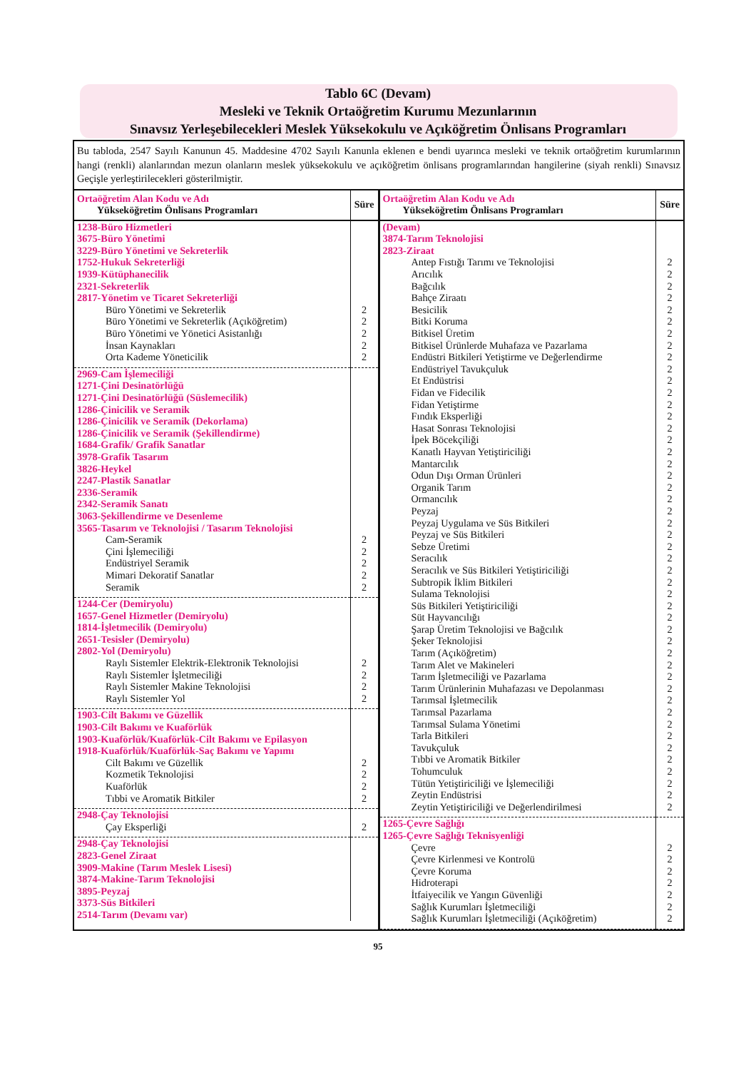Tablo 6C (Devam)
Mesleki ve Teknik Ortaöğretim Kurumu Mezunlarının
Sınavsız Yerleşebilecekleri Meslek Yüksekokulu ve Açıköğretim Önlisans Programları
Bu tabloda, 2547 Sayılı Kanunun 45. Maddesine 4702 Sayılı Kanunla eklenen e bendi uyarınca mesleki ve teknik ortaöğretim kurumlarının hangi (renkli) alanlarından mezun olanların meslek yüksekokulu ve açıköğretim önlisans programlarından hangilerine (siyah renkli) Sınavsız Geçişle yerleştirilecekleri gösterilmiştir.
| Ortaöğretim Alan Kodu ve Adı Yükseköğretim Önlisans Programları | Süre |
| --- | --- |
| 1238-Büro Hizmetleri 3675-Büro Yönetimi 3229-Büro Yönetimi ve Sekreterlik 1752-Hukuk Sekreterliği 1939-Kütüphanecilik 2321-Sekreterlik 2817-Yönetim ve Ticaret Sekreterliği | |
| Büro Yönetimi ve Sekreterlik | 2 |
| Büro Yönetimi ve Sekreterlik (Açıköğretim) | 2 |
| Büro Yönetimi ve Yönetici Asistanlığı | 2 |
| İnsan Kaynakları | 2 |
| Orta Kademe Yöneticilik | 2 |
| 2969-Cam İşlemeciliği 1271-Çini Desinatörlüğü 1271-Çini Desinatörlüğü (Süslemecilik) 1286-Çinicilik ve Seramik 1286-Çinicilik ve Seramik (Dekorlama) 1286-Çinicilik ve Seramik (Şekillendirme) 1684-Grafik/ Grafik Sanatlar 3978-Grafik Tasarım 3826-Heykel 2247-Plastik Sanatlar 2336-Seramik 2342-Seramik Sanatı 3063-Şekillendirme ve Desenleme 3565-Tasarım ve Teknolojisi / Tasarım Teknolojisi | |
| Cam-Seramik | 2 |
| Çini İşlemeciliği | 2 |
| Endüstriyel Seramik | 2 |
| Mimari Dekoratif Sanatlar | 2 |
| Seramik | 2 |
| 1244-Cer (Demiryolu) 1657-Genel Hizmetler (Demiryolu) 1814-İşletmecilik (Demiryolu) 2651-Tesisler (Demiryolu) 2802-Yol (Demiryolu) | |
| Raylı Sistemler Elektrik-Elektronik Teknolojisi | 2 |
| Raylı Sistemler İşletmeciliği | 2 |
| Raylı Sistemler Makine Teknolojisi | 2 |
| Raylı Sistemler Yol | 2 |
| 1903-Cilt Bakımı ve Güzellik 1903-Cilt Bakımı ve Kuaförlük 1903-Kuaförlük/Kuaförlük-Cilt Bakımı ve Epilasyon 1918-Kuaförlük/Kuaförlük-Saç Bakımı ve Yapımı | |
| Cilt Bakımı ve Güzellik | 2 |
| Kozmetik Teknolojisi | 2 |
| Kuaförlük | 2 |
| Tıbbi ve Aromatik Bitkiler | 2 |
| 2948-Çay Teknolojisi | |
| Çay Eksperliği | 2 |
| 2948-Çay Teknolojisi 2823-Genel Ziraat 3909-Makine (Tarım Meslek Lisesi) 3874-Makine-Tarım Teknolojisi 3895-Peyzaj 3373-Süs Bitkileri 2514-Tarım (Devamı var) | |
| Ortaöğretim Alan Kodu ve Adı Yükseköğretim Önlisans Programları | Süre |
| --- | --- |
| (Devam) 3874-Tarım Teknolojisi 2823-Ziraat | |
| Antep Fıstığı Tarımı ve Teknolojisi | 2 |
| Arıcılık | 2 |
| Bağcılık | 2 |
| Bahçe Ziraatı | 2 |
| Besicilik | 2 |
| Bitki Koruma | 2 |
| Bitkisel Üretim | 2 |
| Bitkisel Ürünlerde Muhafaza ve Pazarlama | 2 |
| Endüstri Bitkileri Yetiştirme ve Değerlendirme | 2 |
| Endüstriyel Tavukçuluk | 2 |
| Et Endüstrisi | 2 |
| Fidan ve Fidecilik | 2 |
| Fidan Yetiştirme | 2 |
| Fındık Eksperliği | 2 |
| Hasat Sonrası Teknolojisi | 2 |
| İpek Böcekçiliği | 2 |
| Kanatlı Hayvan Yetiştiriciliği | 2 |
| Mantarcılık | 2 |
| Odun Dışı Orman Ürünleri | 2 |
| Organik Tarım | 2 |
| Ormancılık | 2 |
| Peyzaj | 2 |
| Peyzaj Uygulama ve Süs Bitkileri | 2 |
| Peyzaj ve Süs Bitkileri | 2 |
| Sebze Üretimi | 2 |
| Seracılık | 2 |
| Seracılık ve Süs Bitkileri Yetiştiriciliği | 2 |
| Subtropik İklim Bitkileri | 2 |
| Sulama Teknolojisi | 2 |
| Süs Bitkileri Yetiştiriciliği | 2 |
| Süt Hayvancılığı | 2 |
| Şarap Üretim Teknolojisi ve Bağcılık | 2 |
| Şeker Teknolojisi | 2 |
| Tarım (Açıköğretim) | 2 |
| Tarım Alet ve Makineleri | 2 |
| Tarım İşletmeciliği ve Pazarlama | 2 |
| Tarım Ürünlerinin Muhafazası ve Depolanması | 2 |
| Tarımsal İşletmecilik | 2 |
| Tarımsal Pazarlama | 2 |
| Tarımsal Sulama Yönetimi | 2 |
| Tarla Bitkileri | 2 |
| Tavukçuluk | 2 |
| Tıbbi ve Aromatik Bitkiler | 2 |
| Tohumculuk | 2 |
| Tütün Yetiştiriciliği ve İşlemeciliği | 2 |
| Zeytin Endüstrisi | 2 |
| Zeytin Yetiştiriciliği ve Değerlendirilmesi | 2 |
| 1265-Çevre Sağlığı 1265-Çevre Sağlığı Teknisyenliği | |
| Çevre | 2 |
| Çevre Kirlenmesi ve Kontrolü | 2 |
| Çevre Koruma | 2 |
| Hidroterapi | 2 |
| İtfaiyecilik ve Yangın Güvenliği | 2 |
| Sağlık Kurumları İşletmeciliği | 2 |
| Sağlık Kurumları İşletmeciliği (Açıköğretim) | 2 |
95